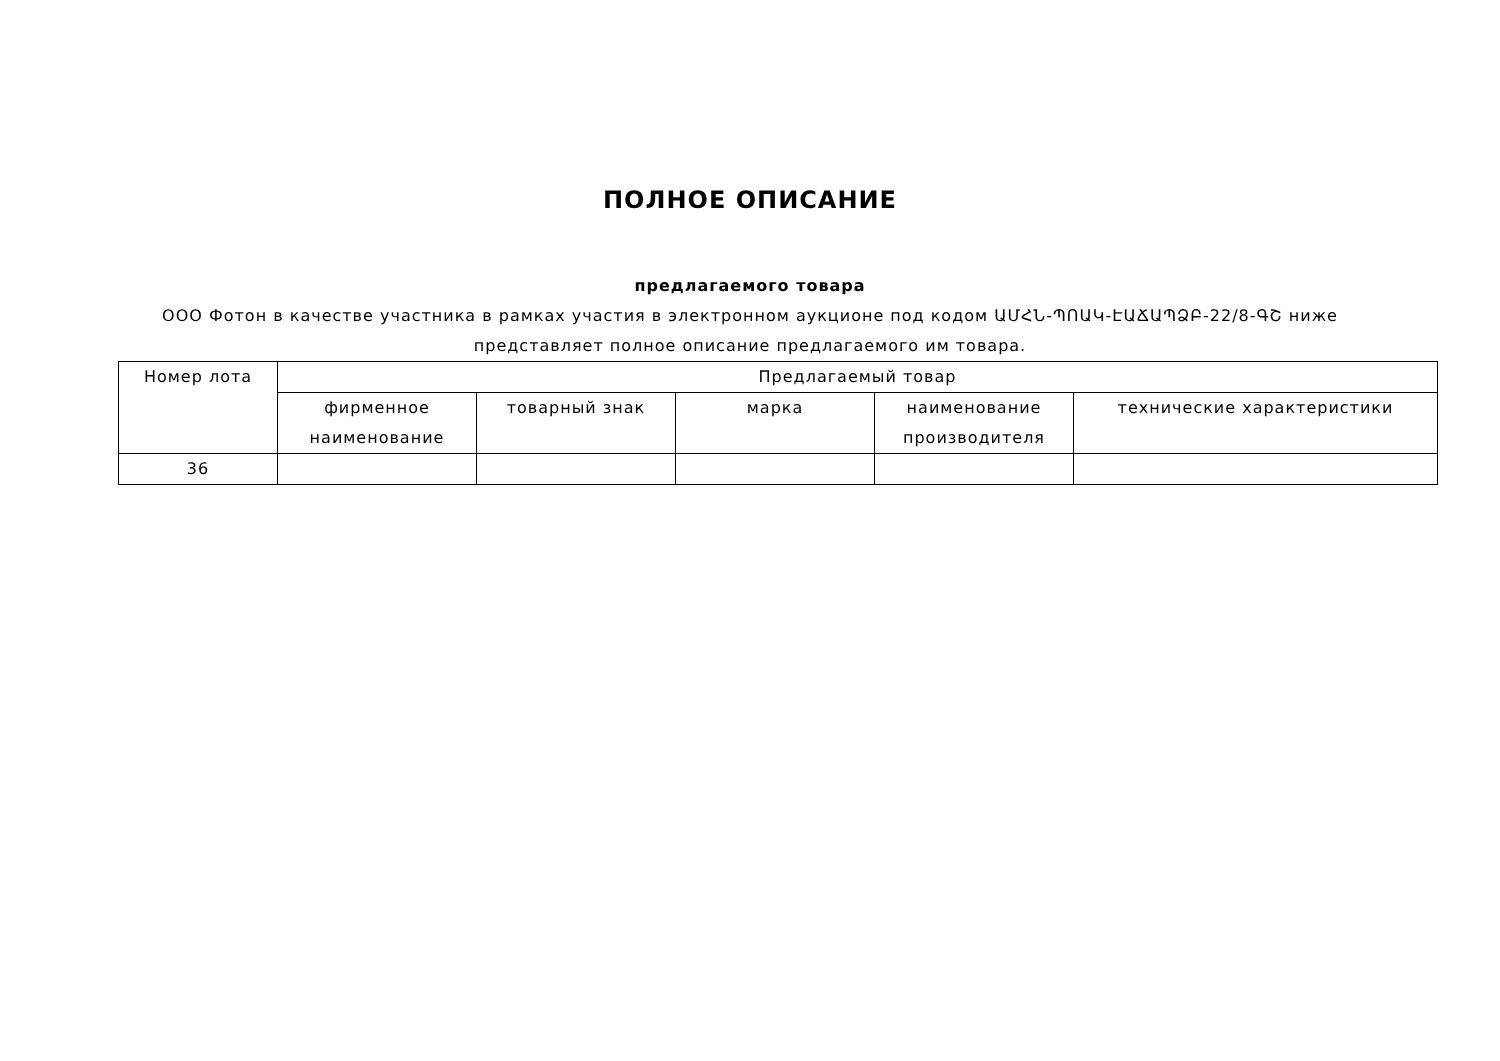ПОЛНОЕ ОПИСАНИЕ
предлагаемого товара
ООО Фотон в качестве участника в рамках участия в электронном аукционе под кодом ԱՄՀՆ-ՊՈԱԿ-ԷԱՃԱՊՁԲ-22/8-ԳՇ ниже представляет полное описание предлагаемого им товара.
| Номер лота | Предлагаемый товар | | | | |
| --- | --- | --- | --- | --- | --- |
| | фирменное наименование | товарный знак | марка | наименование производителя | технические характеристики |
| 36 | | | | | |